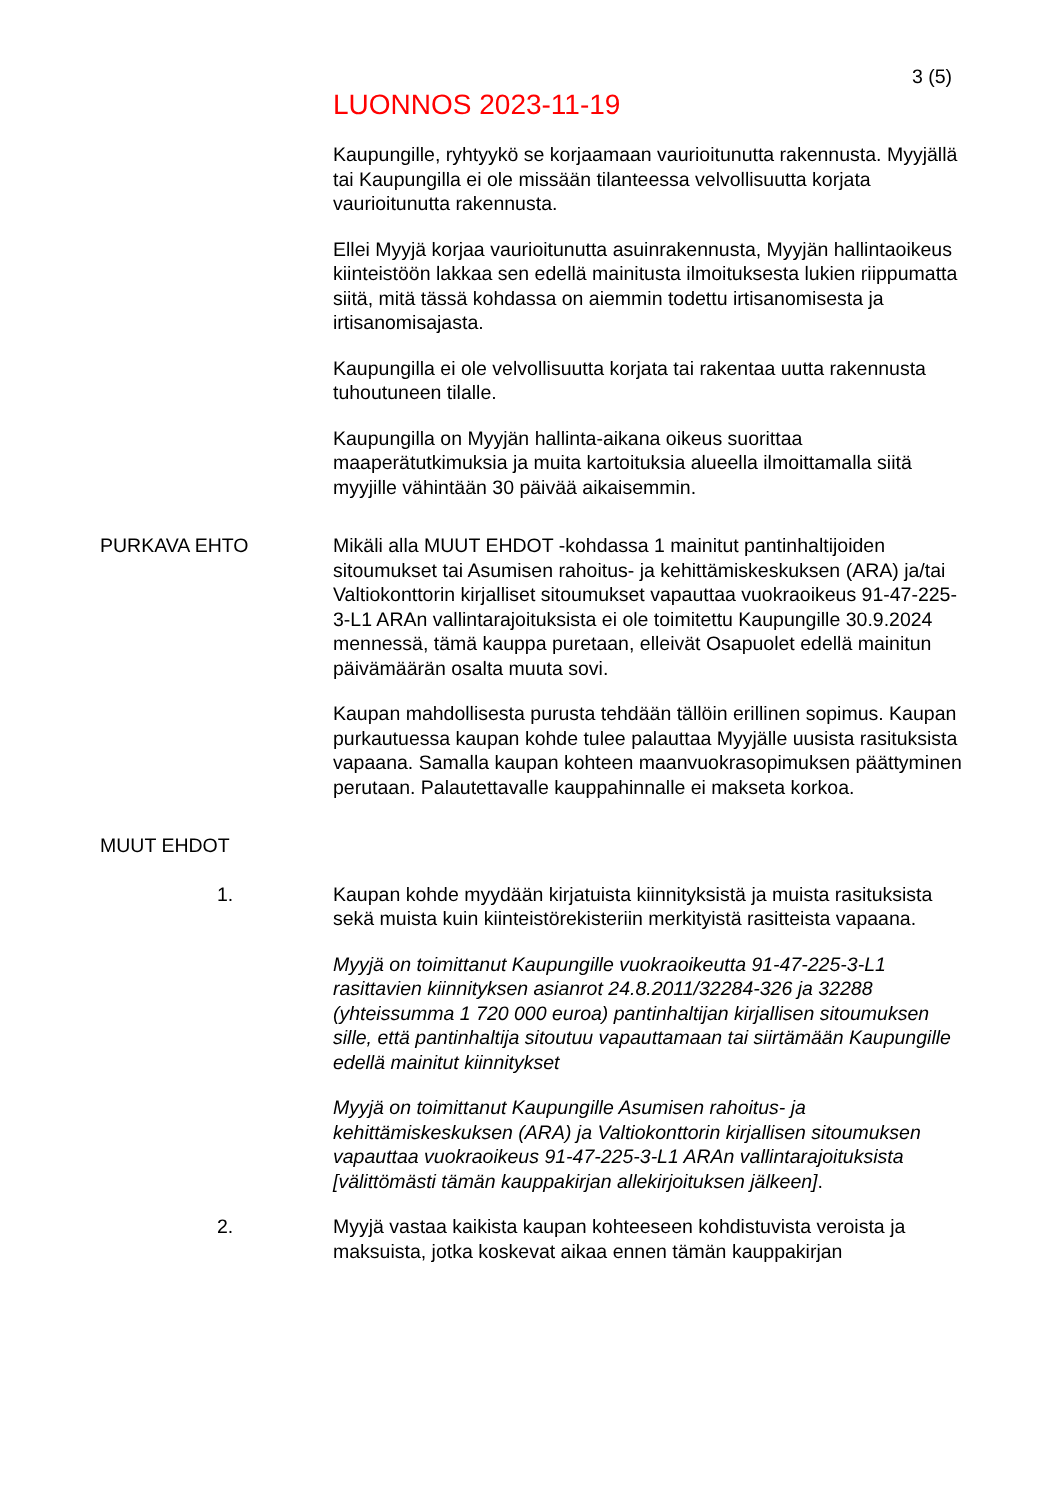3 (5)
LUONNOS 2023-11-19
Kaupungille, ryhtyykö se korjaamaan vaurioitunutta rakennusta. Myyjällä tai Kaupungilla ei ole missään tilanteessa velvollisuutta korjata vaurioitunutta rakennusta.
Ellei Myyjä korjaa vaurioitunutta asuinrakennusta, Myyjän hallintaoikeus kiinteistöön lakkaa sen edellä mainitusta ilmoituksesta lukien riippumatta siitä, mitä tässä kohdassa on aiemmin todettu irtisanomisesta ja irtisanomisajasta.
Kaupungilla ei ole velvollisuutta korjata tai rakentaa uutta rakennusta tuhoutuneen tilalle.
Kaupungilla on Myyjän hallinta-aikana oikeus suorittaa maaperätutkimuksia ja muita kartoituksia alueella ilmoittamalla siitä myyjille vähintään 30 päivää aikaisemmin.
PURKAVA EHTO Mikäli alla MUUT EHDOT -kohdassa 1 mainitut pantinhaltijoiden sitoumukset tai Asumisen rahoitus- ja kehittämiskeskuksen (ARA) ja/tai Valtiokonttorin kirjalliset sitoumukset vapauttaa vuokraoikeus 91-47-225-3-L1 ARAn vallintarajoituksista ei ole toimitettu Kaupungille 30.9.2024 mennessä, tämä kauppa puretaan, elleivät Osapuolet edellä mainitun päivämäärän osalta muuta sovi.
Kaupan mahdollisesta purusta tehdään tällöin erillinen sopimus. Kaupan purkautuessa kaupan kohde tulee palauttaa Myyjälle uusista rasituksista vapaana. Samalla kaupan kohteen maanvuokrasopimuksen päättyminen perutaan. Palautettavalle kauppahinnalle ei makseta korkoa.
MUUT EHDOT
1. Kaupan kohde myydään kirjatuista kiinnityksistä ja muista rasituksista sekä muista kuin kiinteistörekisteriin merkityistä rasitteista vapaana.
Myyjä on toimittanut Kaupungille vuokraoikeutta 91-47-225-3-L1 rasittavien kiinnityksen asianrot 24.8.2011/32284-326 ja 32288 (yhteissumma 1 720 000 euroa) pantinhaltijan kirjallisen sitoumuksen sille, että pantinhaltija sitoutuu vapauttamaan tai siirtämään Kaupungille edellä mainitut kiinnitykset
Myyjä on toimittanut Kaupungille Asumisen rahoitus- ja kehittämiskeskuksen (ARA) ja Valtiokonttorin kirjallisen sitoumuksen vapauttaa vuokraoikeus 91-47-225-3-L1 ARAn vallintarajoituksista [välittömästi tämän kauppakirjan allekirjoituksen jälkeen].
2. Myyjä vastaa kaikista kaupan kohteeseen kohdistuvista veroista ja maksuista, jotka koskevat aikaa ennen tämän kauppakirjan